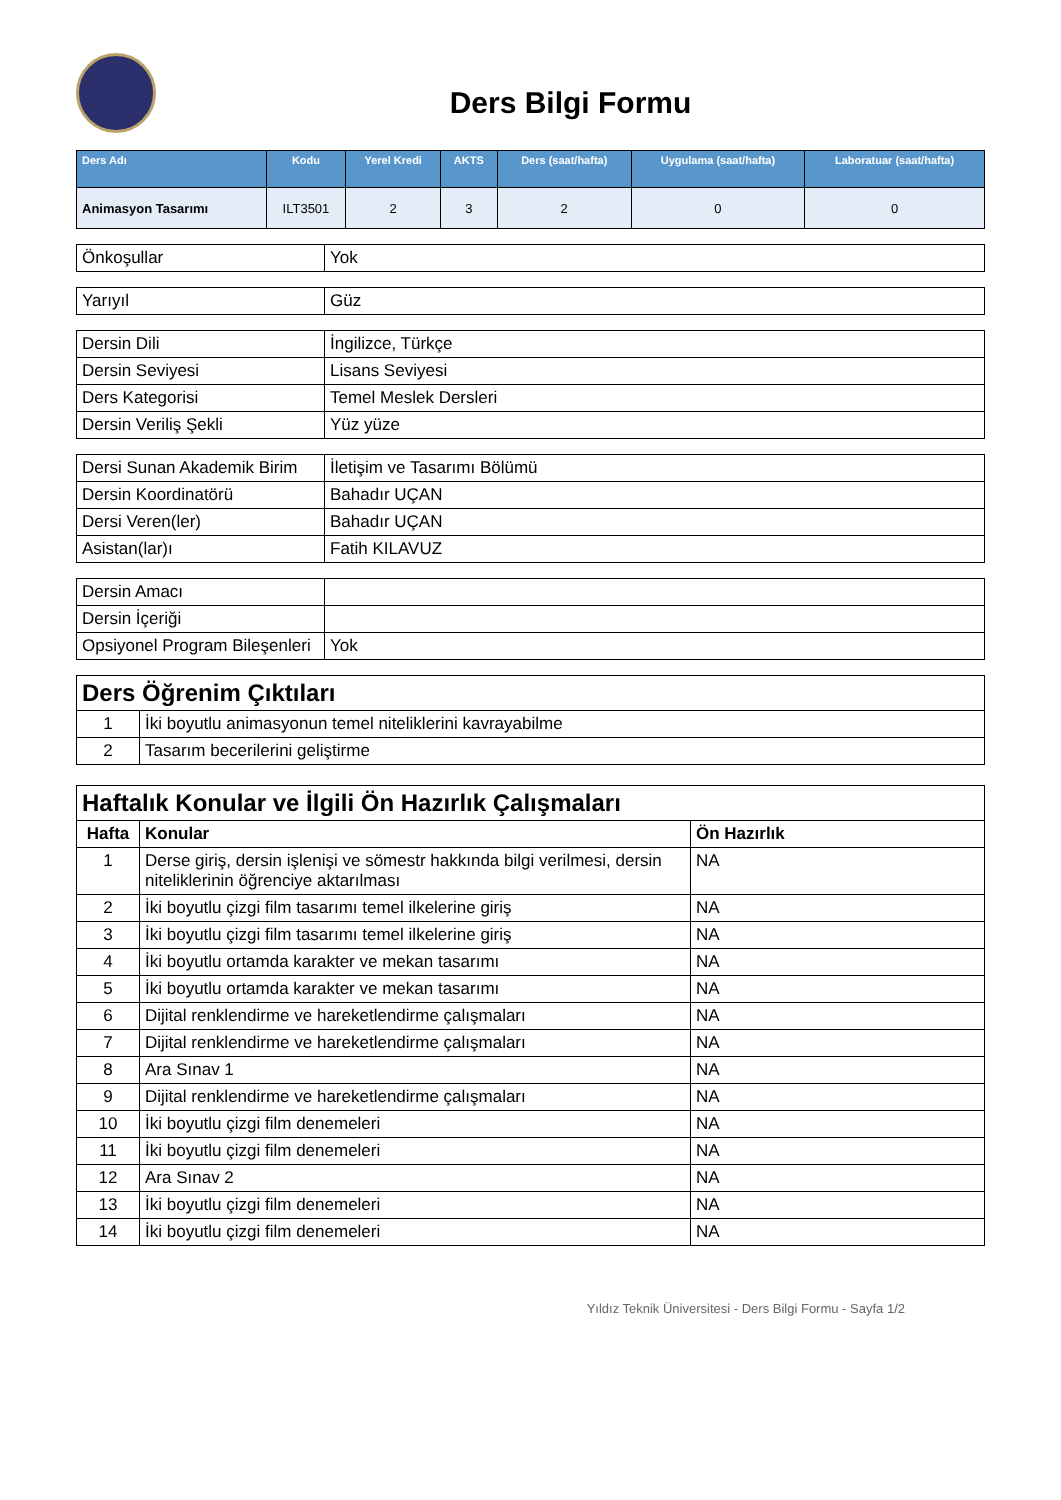Ders Bilgi Formu
| Ders Adı | Kodu | Yerel Kredi | AKTS | Ders (saat/hafta) | Uygulama (saat/hafta) | Laboratuar (saat/hafta) |
| --- | --- | --- | --- | --- | --- | --- |
| Animasyon Tasarımı | ILT3501 | 2 | 3 | 2 | 0 | 0 |
| Önkoşullar | Yok |
| Yarıyıl | Güz |
| Dersin Dili | İngilizce, Türkçe |
| Dersin Seviyesi | Lisans Seviyesi |
| Ders Kategorisi | Temel Meslek Dersleri |
| Dersin Veriliş Şekli | Yüz yüze |
| Dersi Sunan Akademik Birim | İletişim ve Tasarımı Bölümü |
| Dersin Koordinatörü | Bahadır UÇAN |
| Dersi Veren(ler) | Bahadır UÇAN |
| Asistan(lar)ı | Fatih KILAVUZ |
| Dersin Amacı | |
| Dersin İçeriği | |
| Opsiyonel Program Bileşenleri | Yok |
| Ders Öğrenim Çıktıları | |
| 1 | İki boyutlu animasyonun temel niteliklerini kavrayabilme |
| 2 | Tasarım becerilerini geliştirme |
| Haftalık Konular ve İlgili Ön Hazırlık Çalışmaları | | |
| Hafta | Konular | Ön Hazırlık |
| 1 | Derse giriş, dersin işlenişi ve sömestr hakkında bilgi verilmesi, dersin niteliklerinin öğrenciye aktarılması | NA |
| 2 | İki boyutlu çizgi film tasarımı temel ilkelerine giriş | NA |
| 3 | İki boyutlu çizgi film tasarımı temel ilkelerine giriş | NA |
| 4 | İki boyutlu ortamda karakter ve mekan tasarımı | NA |
| 5 | İki boyutlu ortamda karakter ve mekan tasarımı | NA |
| 6 | Dijital renklendirme ve hareketlendirme çalışmaları | NA |
| 7 | Dijital renklendirme ve hareketlendirme çalışmaları | NA |
| 8 | Ara Sınav 1 | NA |
| 9 | Dijital renklendirme ve hareketlendirme çalışmaları | NA |
| 10 | İki boyutlu çizgi film denemeleri | NA |
| 11 | İki boyutlu çizgi film denemeleri | NA |
| 12 | Ara Sınav 2 | NA |
| 13 | İki boyutlu çizgi film denemeleri | NA |
| 14 | İki boyutlu çizgi film denemeleri | NA |
Yıldız Teknik Üniversitesi - Ders Bilgi Formu - Sayfa 1/2